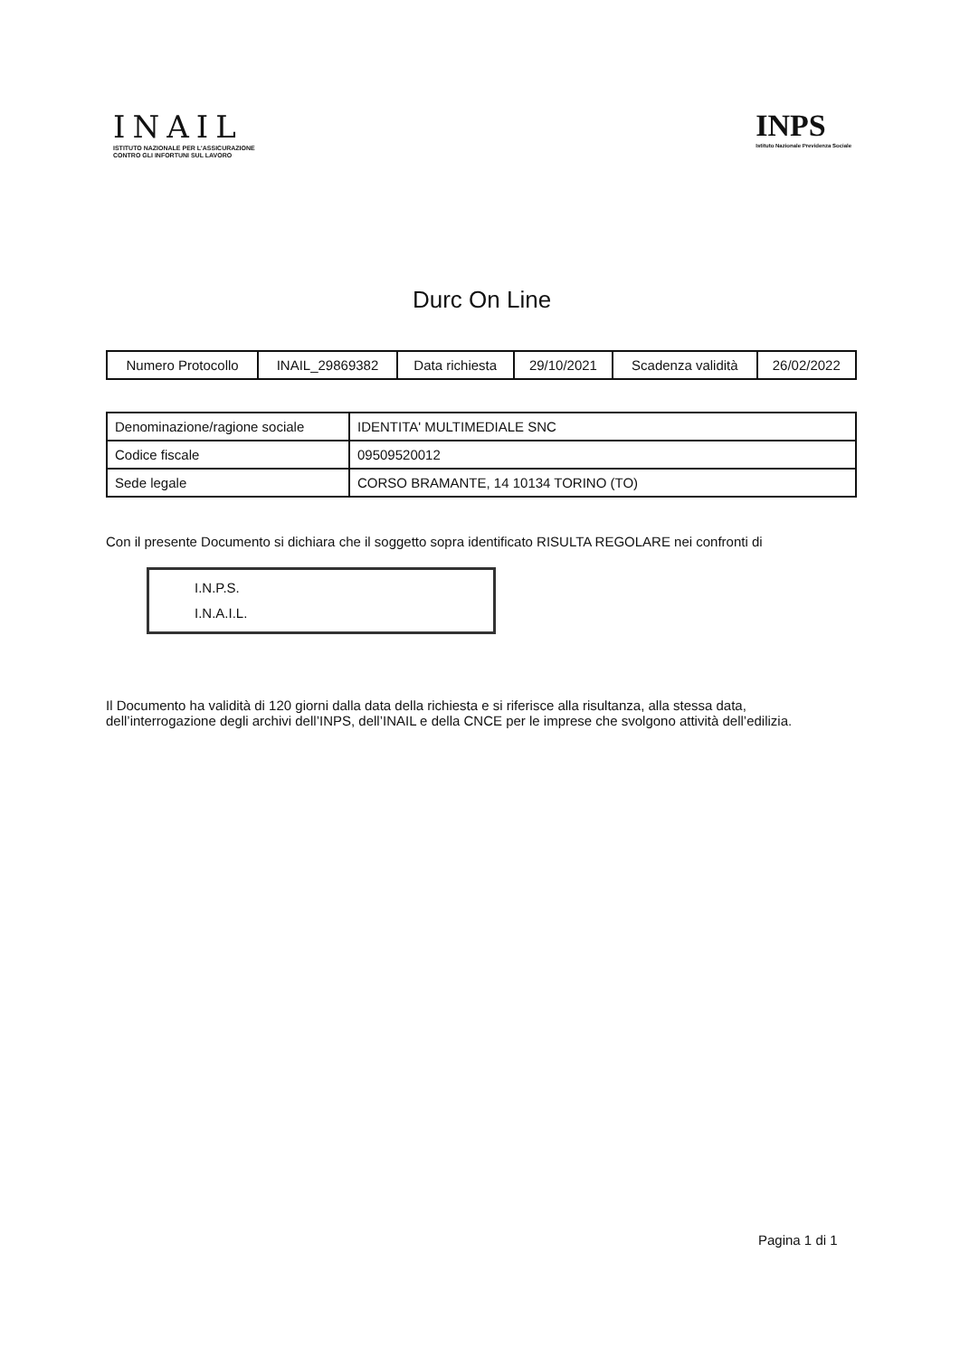INAIL
ISTITUTO NAZIONALE PER L'ASSICURAZIONE
CONTRO GLI INFORTUNI SUL LAVORO
INPS
Istituto Nazionale Previdenza Sociale
Durc On Line
| Numero Protocollo | INAIL_29869382 | Data richiesta | 29/10/2021 | Scadenza validità | 26/02/2022 |
| Denominazione/ragione sociale | IDENTITA' MULTIMEDIALE SNC |
| Codice fiscale | 09509520012 |
| Sede legale | CORSO BRAMANTE, 14 10134 TORINO (TO) |
Con il presente Documento si dichiara che il soggetto sopra identificato RISULTA REGOLARE nei confronti di
I.N.P.S.
I.N.A.I.L.
Il Documento ha validità di 120 giorni dalla data della richiesta e si riferisce alla risultanza, alla stessa data, dell’interrogazione degli archivi dell’INPS, dell’INAIL e della CNCE per le imprese che svolgono attività dell’edilizia.
Pagina 1 di 1